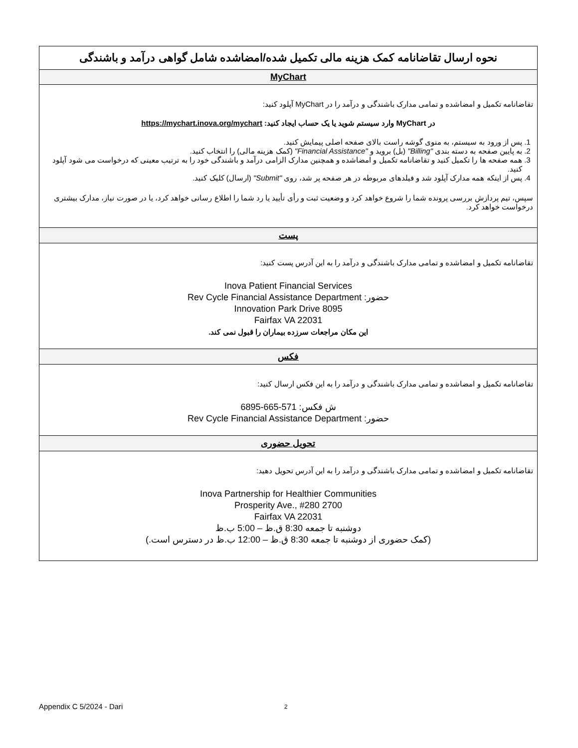| نحوه ارسال تقاضانامه کمک هزینه مالی تکمیل شده/امضاشده شامل گواهی درآمد و باشندگی |
| --- |
| MyChart |
| تقاضانامه تکمیل و امضاشده و تمامی مدارک باشندگی و درآمد را در MyChart آپلود کنید: در MyChart وارد سیستم شوید یا یک حساب ایجاد کنید: https://mychart.inova.org/mychart 1. پس از ورود به سیستم، به منوی گوشه راست بالای صفحه اصلی پیمایش کنید. 2. به پایین صفحه به دسته بندی "Billing" (بل) بروید و "Financial Assistance" (کمک هزینه مالی) را انتخاب کنید. 3. همه صفحه ها را تکمیل کنید و تقاضانامه تکمیل و امضاشده و همچنین مدارک الزامی درآمد و باشندگی خود را به ترتیب معینی که درخواست می شود آپلود کنید. 4. پس از اینکه همه مدارک آپلود شد و فیلدهای مربوطه در هر صفحه پر شد، روی "Submit" (ارسال) کلیک کنید. سپس، تیم پردازش بررسی پرونده شما را شروع خواهد کرد و وضعیت ثبت و رأی تأیید یا رد شما را اطلاع رسانی خواهد کرد، یا در صورت نیاز، مدارک بیشتری درخواست خواهد کرد. |
| پست |
| تقاضانامه تکمیل و امضاشده و تمامی مدارک باشندگی و درآمد را به این آدرس پست کنید: Inova Patient Financial Services حضور: Rev Cycle Financial Assistance Department 8095 Innovation Park Drive Fairfax VA 22031 این مکان مراجعات سرزده بیماران را قبول نمی کند. |
| فکس |
| تقاضانامه تکمیل و امضاشده و تمامی مدارک باشندگی و درآمد را به این فکس ارسال کنید: ش فکس: 571-665-6895 حضور: Rev Cycle Financial Assistance Department |
| تحویل حضوری |
| تقاضانامه تکمیل و امضاشده و تمامی مدارک باشندگی و درآمد را به این آدرس تحویل دهید: Inova Partnership for Healthier Communities 2700 Prosperity Ave., #280 Fairfax VA 22031 دوشنبه تا جمعه 8:30 ق.ظ – 5:00 ب.ظ (کمک حضوری از دوشنبه تا جمعه 8:30 ق.ظ – 12:00 ب.ظ در دسترس است.) |
Appendix C 5/2024 - Dari 2